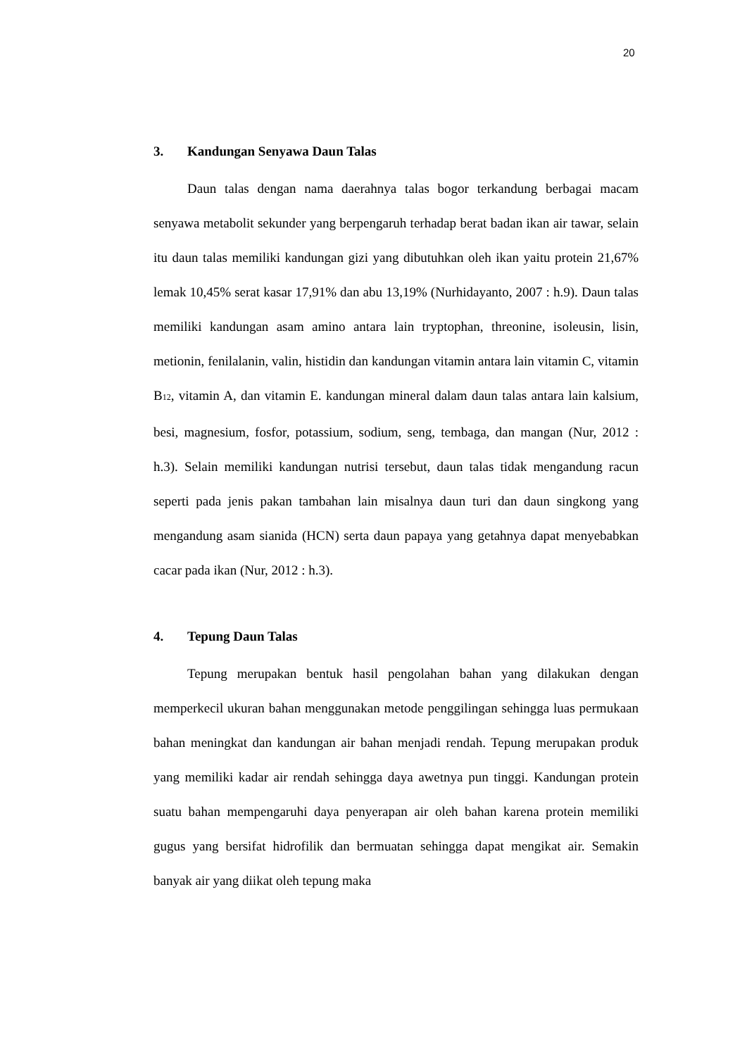20
3. Kandungan Senyawa Daun Talas
Daun talas dengan nama daerahnya talas bogor terkandung berbagai macam senyawa metabolit sekunder yang berpengaruh terhadap berat badan ikan air tawar, selain itu daun talas memiliki kandungan gizi yang dibutuhkan oleh ikan yaitu protein 21,67% lemak 10,45% serat kasar 17,91% dan abu 13,19% (Nurhidayanto, 2007 : h.9). Daun talas memiliki kandungan asam amino antara lain tryptophan, threonine, isoleusin, lisin, metionin, fenilalanin, valin, histidin dan kandungan vitamin antara lain vitamin C, vitamin B<sub>12</sub>, vitamin A, dan vitamin E. kandungan mineral dalam daun talas antara lain kalsium, besi, magnesium, fosfor, potassium, sodium, seng, tembaga, dan mangan (Nur, 2012 : h.3). Selain memiliki kandungan nutrisi tersebut, daun talas tidak mengandung racun seperti pada jenis pakan tambahan lain misalnya daun turi dan daun singkong yang mengandung asam sianida (HCN) serta daun papaya yang getahnya dapat menyebabkan cacar pada ikan (Nur, 2012 : h.3).
4. Tepung Daun Talas
Tepung merupakan bentuk hasil pengolahan bahan yang dilakukan dengan memperkecil ukuran bahan menggunakan metode penggilingan sehingga luas permukaan bahan meningkat dan kandungan air bahan menjadi rendah. Tepung merupakan produk yang memiliki kadar air rendah sehingga daya awetnya pun tinggi. Kandungan protein suatu bahan mempengaruhi daya penyerapan air oleh bahan karena protein memiliki gugus yang bersifat hidrofilik dan bermuatan sehingga dapat mengikat air. Semakin banyak air yang diikat oleh tepung maka